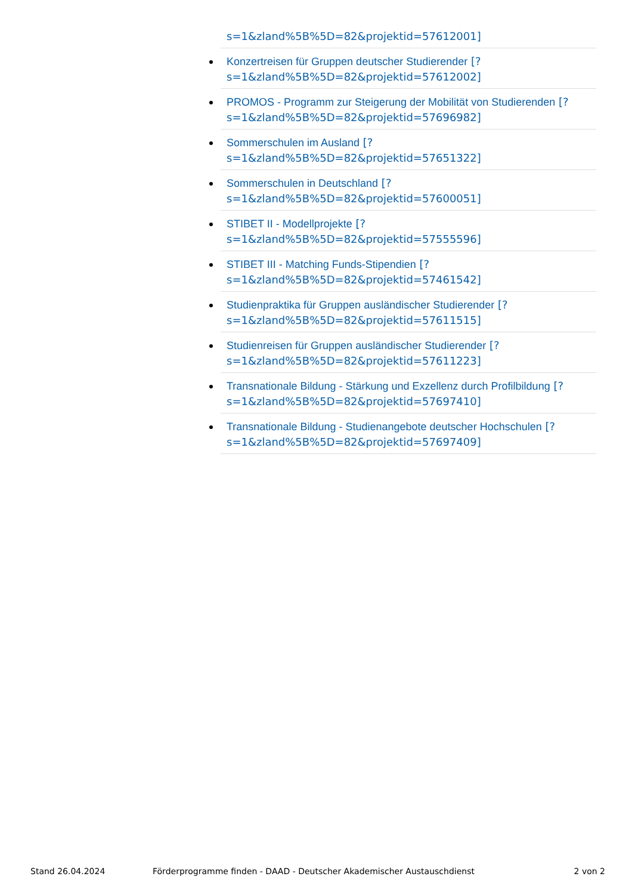s=1&zland%5B%5D=82&projektid=57612001]
Konzertreisen für Gruppen deutscher Studierender [?
s=1&zland%5B%5D=82&projektid=57612002]
PROMOS - Programm zur Steigerung der Mobilität von Studierenden [?
s=1&zland%5B%5D=82&projektid=57696982]
Sommerschulen im Ausland [?
s=1&zland%5B%5D=82&projektid=57651322]
Sommerschulen in Deutschland [?
s=1&zland%5B%5D=82&projektid=57600051]
STIBET II - Modellprojekte [?
s=1&zland%5B%5D=82&projektid=57555596]
STIBET III - Matching Funds-Stipendien [?
s=1&zland%5B%5D=82&projektid=57461542]
Studienpraktika für Gruppen ausländischer Studierender [?
s=1&zland%5B%5D=82&projektid=57611515]
Studienreisen für Gruppen ausländischer Studierender [?
s=1&zland%5B%5D=82&projektid=57611223]
Transnationale Bildung - Stärkung und Exzellenz durch Profilbildung [?
s=1&zland%5B%5D=82&projektid=57697410]
Transnationale Bildung - Studienangebote deutscher Hochschulen [?
s=1&zland%5B%5D=82&projektid=57697409]
Stand 26.04.2024 Förderprogramme finden - DAAD - Deutscher Akademischer Austauschdienst 2 von 2